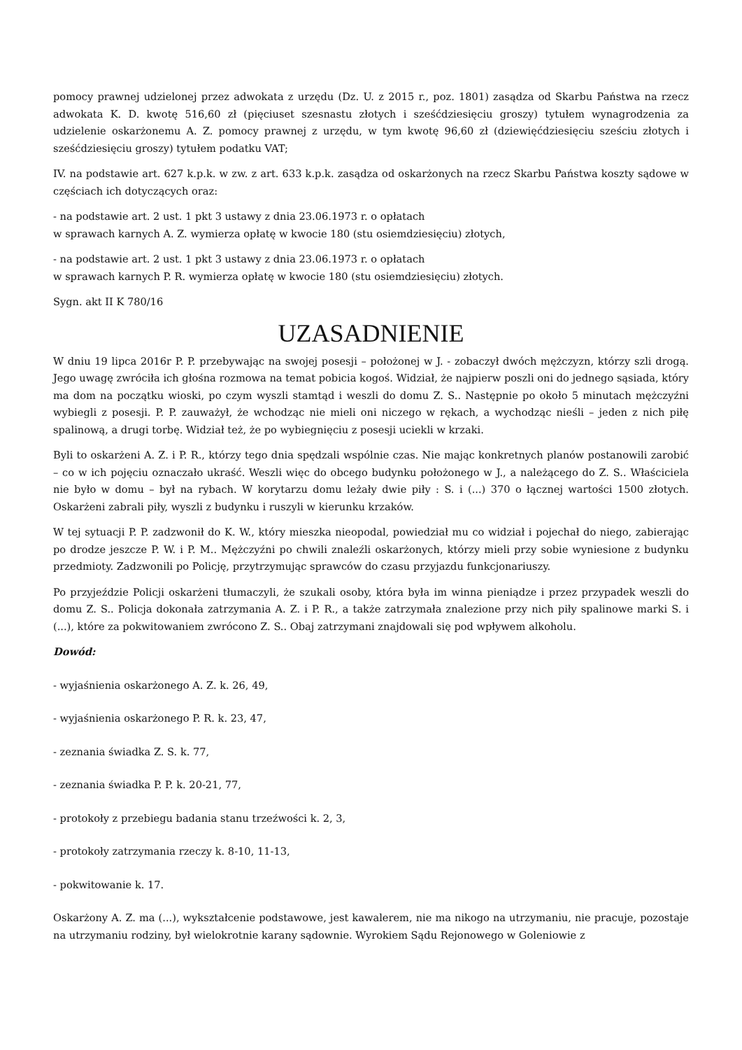pomocy prawnej udzielonej przez adwokata z urzędu (Dz. U. z 2015 r., poz. 1801) zasądza od Skarbu Państwa na rzecz adwokata K. D. kwotę 516,60 zł (pięciuset szesnastu złotych i sześćdziesięciu groszy) tytułem wynagrodzenia za udzielenie oskarżonemu A. Z. pomocy prawnej z urzędu, w tym kwotę 96,60 zł (dziewięćdziesięciu sześciu złotych i sześćdziesięciu groszy) tytułem podatku VAT;
IV. na podstawie art. 627 k.p.k. w zw. z art. 633 k.p.k. zasądza od oskarżonych na rzecz Skarbu Państwa koszty sądowe w częściach ich dotyczących oraz:
- na podstawie art. 2 ust. 1 pkt 3 ustawy z dnia 23.06.1973 r. o opłatach
w sprawach karnych A. Z. wymierza opłatę w kwocie 180 (stu osiemdziesięciu) złotych,
- na podstawie art. 2 ust. 1 pkt 3 ustawy z dnia 23.06.1973 r. o opłatach
w sprawach karnych P. R. wymierza opłatę w kwocie 180 (stu osiemdziesięciu) złotych.
Sygn. akt II K 780/16
UZASADNIENIE
W dniu 19 lipca 2016r P. P. przebywając na swojej posesji – położonej w J. - zobaczył dwóch mężczyzn, którzy szli drogą. Jego uwagę zwróciła ich głośna rozmowa na temat pobicia kogoś. Widział, że najpierw poszli oni do jednego sąsiada, który ma dom na początku wioski, po czym wyszli stamtąd i weszli do domu Z. S.. Następnie po około 5 minutach mężczyźni wybiegli z posesji. P. P. zauważył, że wchodząc nie mieli oni niczego w rękach, a wychodząc nieśli – jeden z nich piłę spalinową, a drugi torbę. Widział też, że po wybiegnięciu z posesji uciekli w krzaki.
Byli to oskarżeni A. Z. i P. R., którzy tego dnia spędzali wspólnie czas. Nie mając konkretnych planów postanowili zarobić – co w ich pojęciu oznaczało ukraść. Weszli więc do obcego budynku położonego w J., a należącego do Z. S.. Właściciela nie było w domu – był na rybach. W korytarzu domu leżały dwie piły : S. i (...) 370 o łącznej wartości 1500 złotych. Oskarżeni zabrali piły, wyszli z budynku i ruszyli w kierunku krzaków.
W tej sytuacji P. P. zadzwonił do K. W., który mieszka nieopodal, powiedział mu co widział i pojechał do niego, zabierając po drodze jeszcze P. W. i P. M.. Mężczyźni po chwili znaleźli oskarżonych, którzy mieli przy sobie wyniesione z budynku przedmioty. Zadzwonili po Policję, przytrzymując sprawców do czasu przyjazdu funkcjonariuszy.
Po przyjeździe Policji oskarżeni tłumaczyli, że szukali osoby, która była im winna pieniądze i przez przypadek weszli do domu Z. S.. Policja dokonała zatrzymania A. Z. i P. R., a także zatrzymała znalezione przy nich piły spalinowe marki S. i (...), które za pokwitowaniem zwrócono Z. S.. Obaj zatrzymani znajdowali się pod wpływem alkoholu.
Dowód:
- wyjaśnienia oskarżonego A. Z. k. 26, 49,
- wyjaśnienia oskarżonego P. R. k. 23, 47,
- zeznania świadka Z. S. k. 77,
- zeznania świadka P. P. k. 20-21, 77,
- protokoły z przebiegu badania stanu trzeźwości k. 2, 3,
- protokoły zatrzymania rzeczy k. 8-10, 11-13,
- pokwitowanie k. 17.
Oskarżony A. Z. ma (...), wykształcenie podstawowe, jest kawalerem, nie ma nikogo na utrzymaniu, nie pracuje, pozostaje na utrzymaniu rodziny, był wielokrotnie karany sądownie. Wyrokiem Sądu Rejonowego w Goleniowie z